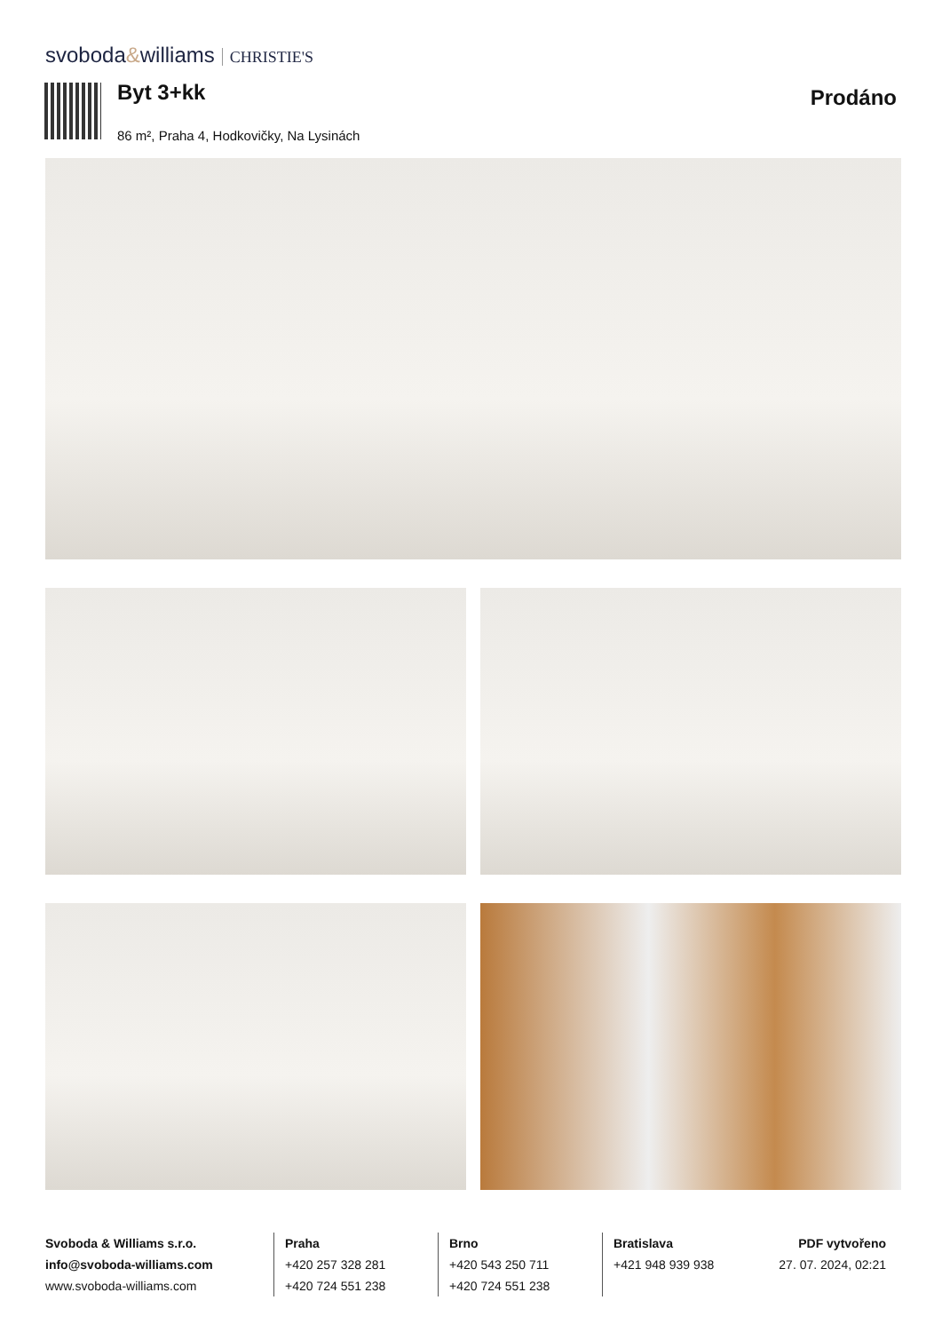svoboda&williams CHRISTIE'S
Byt 3+kk
Prodáno
86 m², Praha 4, Hodkovičky, Na Lysinách
Svoboda & Williams s.r.o.
info@svoboda-williams.com
www.svoboda-williams.com
Praha
+420 257 328 281
+420 724 551 238
Brno
+420 543 250 711
+420 724 551 238
Bratislava
+421 948 939 938
PDF vytvořeno
27. 07. 2024, 02:21